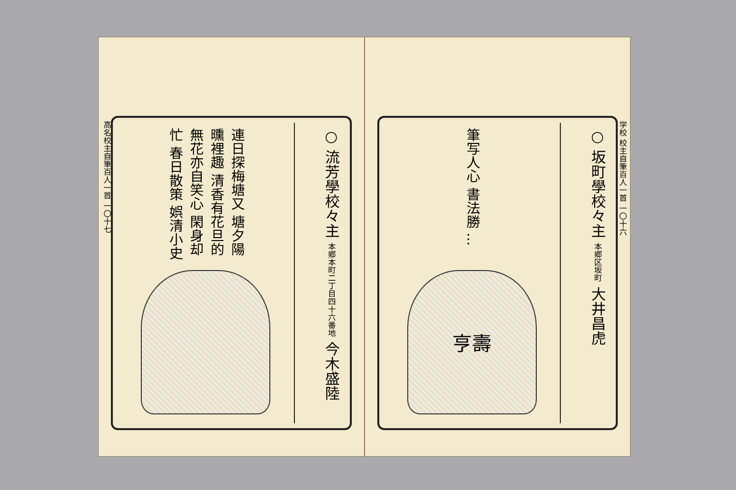高名校主自筆百人一首 一〇十七
○ 流芳學校々主 本郷本町二丁目四十六番地 今木盛陸
連日探梅塘又 塘夕陽曛裡趣 清香有花旦的 無花亦自笑心 閑身却忙 春日散策 娯清小史
学校 校主自筆百人一首 一〇十六
○ 坂町學校々主 本郷区坂町 大井昌虎
筆写人心 書法勝 ...
亨壽